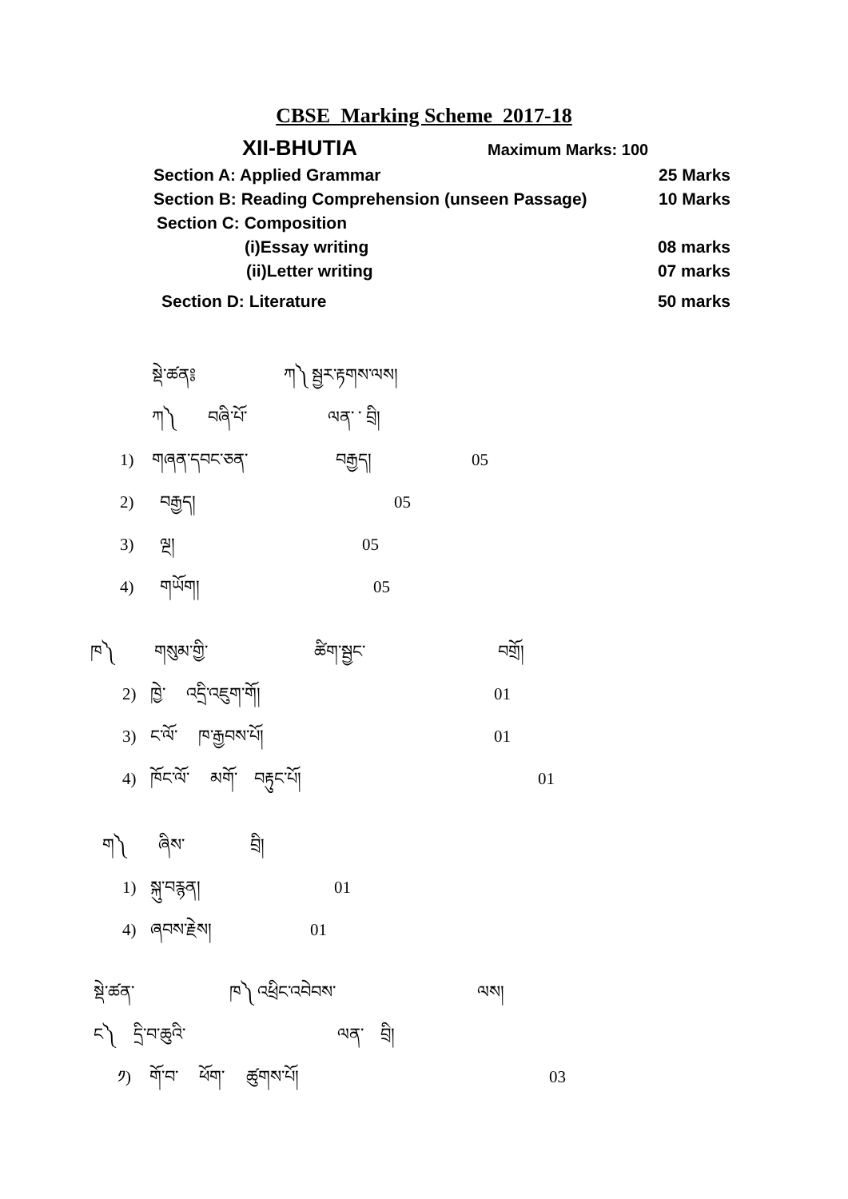CBSE Marking Scheme 2017-18
XII-BHUTIA Maximum Marks: 100
Section A: Applied Grammar 25 Marks
Section B: Reading Comprehension (unseen Passage) 10 Marks
Section C: Composition
(i)Essay writing 08 marks
(ii)Letter writing 07 marks
Section D: Literature 50 marks
སྡེ་ཚན༔ ཀ༽ སྦྱར་རྟགས་ལས།
ཀ༽ བཞི་པོ་ ལན་ ་ བྲི།
1) གཞན་དབང་ཅན་ བརྒྱད། 05
2) བརྒྱད། 05
3) ལྔ། 05
4) གཡོག། 05
ཁ༽ གསུམ་གྱི་ ཚིག་སྦྱང་ བགྲོ།
2) ཁྱེ་ འདྲི་འཇུག་གོ། 01
3) ང་ལོ་ ཁ་རྒྱབས་པོ། 01
4) ཁོང་ལོ་ མགོ་ བརྟུང་པོ། 01
ག༽ ཞིས་ བྲི།
1) སྐུ་བརྙན། 01
4) ཞབས་རྗེས། 01
སྡེ་ཚན་ ཁ༽ འཕྲིང་འབེབས་ ལས།
ང༽ དྲི་བ་ཆུའི་ ལན་ བྲི།
༡) གོ་བ་ ཕོག་ ཚུགས་པོ། 03